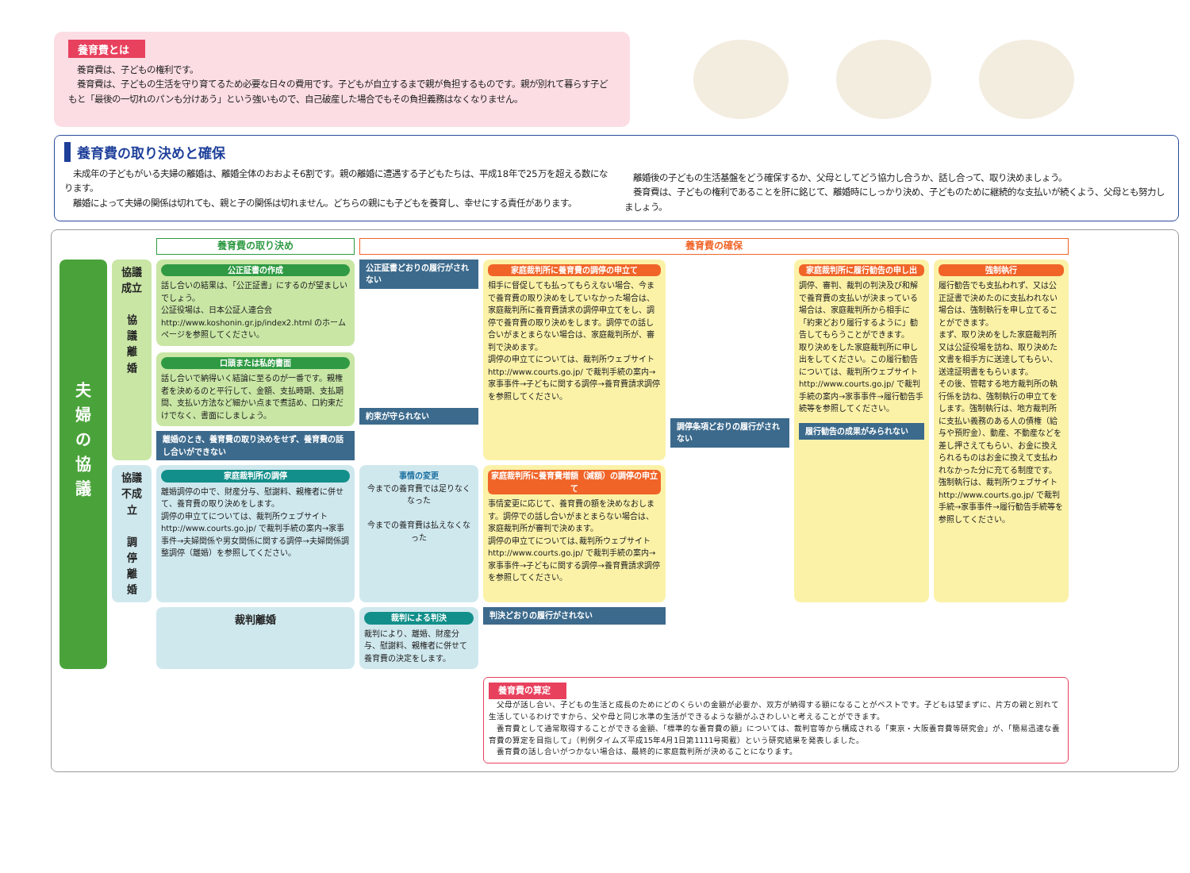養育費とは
　養育費は、子どもの権利です。
　養育費は、子どもの生活を守り育てるため必要な日々の費用です。子どもが自立するまで親が負担するものです。親が別れて暮らす子どもと「最後の一切れのパンも分けあう」という強いもので、自己破産した場合でもその負担義務はなくなりません。
養育費の取り決めと確保
　未成年の子どもがいる夫婦の離婚は、離婚全体のおおよそ6割です。親の離婚に遭遇する子どもたちは、平成18年で25万を超える数になります。
　離婚によって夫婦の関係は切れても、親と子の関係は切れません。どちらの親にも子どもを養育し、幸せにする責任があります。
　離婚後の子どもの生活基盤をどう確保するか、父母としてどう協力し合うか、話し合って、取り決めましょう。
　養育費は、子どもの権利であることを肝に銘じて、離婚時にしっかり決め、子どものために継続的な支払いが続くよう、父母とも努力しましょう。
養育費の取り決め
養育費の確保
夫
婦
の
協
議
協議成立
協
議
離
婚
公正証書の作成
話し合いの結果は､「公正証書」にするのが望ましいでしょう。
公証役場は、日本公証人連合会 http://www.koshonin.gr.jp/index2.html のホームページを参照してください。
口頭または私的書面
話し合いで納得いく結論に至るのが一番です。親権者を決めるのと平行して、金額、支払時期、支払期間、支払い方法など細かい点まで煮詰め、口約束だけでなく、書面にしましょう。
離婚のとき、養育費の取り決めをせず、養育費の話し合いができない
公正証書どおりの履行がされない
約束が守られない
家庭裁判所に養育費の調停の申立て
相手に督促しても払ってもらえない場合、今まで養育費の取り決めをしていなかった場合は、家庭裁判所に養育費請求の調停申立てをし、調停で養育費の取り決めをします。調停での話し合いがまとまらない場合は、家庭裁判所が、審判で決めます。
調停の申立てについては、裁判所ウェブサイト http://www.courts.go.jp/ で裁判手続の案内→家事事件→子どもに関する調停→養育費請求調停を参照してください。
調停条項どおりの履行がされない
家庭裁判所に履行勧告の申し出
調停、審判、裁判の判決及び和解で養育費の支払いが決まっている場合は、家庭裁判所から相手に「約束どおり履行するように」勧告してもらうことができます。
取り決めをした家庭裁判所に申し出をしてください。この履行勧告については、裁判所ウェブサイト http://www.courts.go.jp/ で裁判手続の案内→家事事件→履行勧告手続等を参照してください。
履行勧告の成果がみられない
強制執行
履行勧告でも支払われず、又は公正証書で決めたのに支払われない場合は、強制執行を申し立てることができます。
まず、取り決めをした家庭裁判所又は公証役場を訪ね、取り決めた文書を相手方に送達してもらい、送達証明書をもらいます。
その後、管轄する地方裁判所の執行係を訪ね、強制執行の申立てをします。強制執行は、地方裁判所に支払い義務のある人の債権（給与や預貯金）、動産、不動産などを差し押さえてもらい、お金に換えられるものはお金に換えて支払われなかった分に充てる制度です。
強制執行は、裁判所ウェブサイト http://www.courts.go.jp/ で裁判手続→家事事件→履行勧告手続等を参照してください。
協議不成立
調
停
離
婚
家庭裁判所の調停
離婚調停の中で、財産分与、慰謝料、親権者に併せて、養育費の取り決めをします。
調停の申立てについては、裁判所ウェブサイト http://www.courts.go.jp/ で裁判手続の案内→家事事件→夫婦関係や男女関係に関する調停→夫婦関係調整調停（離婚）を参照してください。
事情の変更
今までの養育費では足りなくなった
今までの養育費は払えなくなった
家庭裁判所に養育費増額（減額）の調停の申立て
事情変更に応じて、養育費の額を決めなおします。調停での話し合いがまとまらない場合は、家庭裁判所が審判で決めます。
調停の申立てについては､裁判所ウェブサイト http://www.courts.go.jp/ で裁判手続の案内→家事事件→子どもに関する調停→養育費請求調停を参照してください。
裁判離婚
裁判による判決
裁判により、離婚、財産分与、慰謝料、親権者に併せて養育費の決定をします。
判決どおりの履行がされない
養育費の算定
　父母が話し合い、子どもの生活と成長のためにどのくらいの金額が必要か、双方が納得する額になることがベストです。子どもは望まずに、片方の親と別れて生活しているわけですから、父や母と同じ水準の生活ができるような額がふさわしいと考えることができます。
　養育費として通常取得することができる金額､「標準的な養育費の額」については、裁判官等から構成される「東京・大阪養育費等研究会」が、「簡易迅速な養育費の算定を目指して」（判例タイムズ平成15年4月1日第1111号掲載）という研究結果を発表しました。
　養育費の話し合いがつかない場合は、最終的に家庭裁判所が決めることになります。